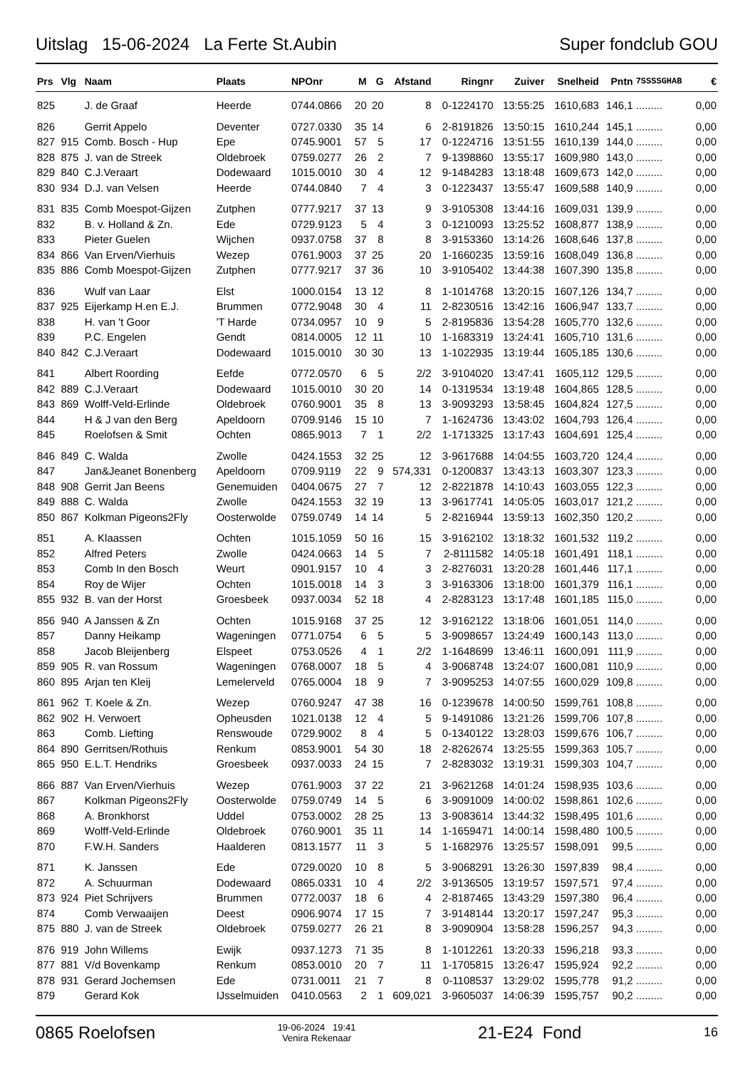Uitslag 15-06-2024 La Ferte St.Aubin Super fondclub GOU
| Prs | Vlg | Naam | Plaats | NPOnr | M | G | Afstand | Ringnr | Zuiver | Snelheid | Pntn | 7SSSSGHAB | € |
| --- | --- | --- | --- | --- | --- | --- | --- | --- | --- | --- | --- | --- | --- |
| 825 | | J. de Graaf | Heerde | 0744.0866 | 20 | 20 | 8 | 0-1224170 | 13:55:25 | 1610,683 | 146,1 | ......... | 0,00 |
| 826 | | Gerrit Appelo | Deventer | 0727.0330 | 35 | 14 | 6 | 2-8191826 | 13:50:15 | 1610,244 | 145,1 | ......... | 0,00 |
| 827 | 915 | Comb. Bosch - Hup | Epe | 0745.9001 | 57 | 5 | 17 | 0-1224716 | 13:51:55 | 1610,139 | 144,0 | ......... | 0,00 |
| 828 | 875 | J. van de Streek | Oldebroek | 0759.0277 | 26 | 2 | 7 | 9-1398860 | 13:55:17 | 1609,980 | 143,0 | ......... | 0,00 |
| 829 | 840 | C.J.Veraart | Dodewaard | 1015.0010 | 30 | 4 | 12 | 9-1484283 | 13:18:48 | 1609,673 | 142,0 | ......... | 0,00 |
| 830 | 934 | D.J. van Velsen | Heerde | 0744.0840 | 7 | 4 | 3 | 0-1223437 | 13:55:47 | 1609,588 | 140,9 | ......... | 0,00 |
| 831 | 835 | Comb Moespot-Gijzen | Zutphen | 0777.9217 | 37 | 13 | 9 | 3-9105308 | 13:44:16 | 1609,031 | 139,9 | ......... | 0,00 |
| 832 | | B. v. Holland & Zn. | Ede | 0729.9123 | 5 | 4 | 3 | 0-1210093 | 13:25:52 | 1608,877 | 138,9 | ......... | 0,00 |
| 833 | | Pieter Guelen | Wijchen | 0937.0758 | 37 | 8 | 8 | 3-9153360 | 13:14:26 | 1608,646 | 137,8 | ......... | 0,00 |
| 834 | 866 | Van Erven/Vierhuis | Wezep | 0761.9003 | 37 | 25 | 20 | 1-1660235 | 13:59:16 | 1608,049 | 136,8 | ......... | 0,00 |
| 835 | 886 | Comb Moespot-Gijzen | Zutphen | 0777.9217 | 37 | 36 | 10 | 3-9105402 | 13:44:38 | 1607,390 | 135,8 | ......... | 0,00 |
| 836 | | Wulf van Laar | Elst | 1000.0154 | 13 | 12 | 8 | 1-1014768 | 13:20:15 | 1607,126 | 134,7 | ......... | 0,00 |
| 837 | 925 | Eijerkamp H.en E.J. | Brummen | 0772.9048 | 30 | 4 | 11 | 2-8230516 | 13:42:16 | 1606,947 | 133,7 | ......... | 0,00 |
| 838 | | H. van 't Goor | 'T Harde | 0734.0957 | 10 | 9 | 5 | 2-8195836 | 13:54:28 | 1605,770 | 132,6 | ......... | 0,00 |
| 839 | | P.C. Engelen | Gendt | 0814.0005 | 12 | 11 | 10 | 1-1683319 | 13:24:41 | 1605,710 | 131,6 | ......... | 0,00 |
| 840 | 842 | C.J.Veraart | Dodewaard | 1015.0010 | 30 | 30 | 13 | 1-1022935 | 13:19:44 | 1605,185 | 130,6 | ......... | 0,00 |
| 841 | | Albert Roording | Eefde | 0772.0570 | 6 | 5 | 2/2 | 3-9104020 | 13:47:41 | 1605,112 | 129,5 | ......... | 0,00 |
| 842 | 889 | C.J.Veraart | Dodewaard | 1015.0010 | 30 | 20 | 14 | 0-1319534 | 13:19:48 | 1604,865 | 128,5 | ......... | 0,00 |
| 843 | 869 | Wolff-Veld-Erlinde | Oldebroek | 0760.9001 | 35 | 8 | 13 | 3-9093293 | 13:58:45 | 1604,824 | 127,5 | ......... | 0,00 |
| 844 | | H & J van den Berg | Apeldoorn | 0709.9146 | 15 | 10 | 7 | 1-1624736 | 13:43:02 | 1604,793 | 126,4 | ......... | 0,00 |
| 845 | | Roelofsen & Smit | Ochten | 0865.9013 | 7 | 1 | 2/2 | 1-1713325 | 13:17:43 | 1604,691 | 125,4 | ......... | 0,00 |
| 846 | 849 | C. Walda | Zwolle | 0424.1553 | 32 | 25 | 12 | 3-9617688 | 14:04:55 | 1603,720 | 124,4 | ......... | 0,00 |
| 847 | | Jan&Jeanet Bonenberg | Apeldoorn | 0709.9119 | 22 | 9 | 574,331 | 0-1200837 | 13:43:13 | 1603,307 | 123,3 | ......... | 0,00 |
| 848 | 908 | Gerrit Jan Beens | Genemuiden | 0404.0675 | 27 | 7 | 12 | 2-8221878 | 14:10:43 | 1603,055 | 122,3 | ......... | 0,00 |
| 849 | 888 | C. Walda | Zwolle | 0424.1553 | 32 | 19 | 13 | 3-9617741 | 14:05:05 | 1603,017 | 121,2 | ......... | 0,00 |
| 850 | 867 | Kolkman Pigeons2Fly | Oosterwolde | 0759.0749 | 14 | 14 | 5 | 2-8216944 | 13:59:13 | 1602,350 | 120,2 | ......... | 0,00 |
| 851 | | A. Klaassen | Ochten | 1015.1059 | 50 | 16 | 15 | 3-9162102 | 13:18:32 | 1601,532 | 119,2 | ......... | 0,00 |
| 852 | | Alfred Peters | Zwolle | 0424.0663 | 14 | 5 | 7 | 2-8111582 | 14:05:18 | 1601,491 | 118,1 | ......... | 0,00 |
| 853 | | Comb In den Bosch | Weurt | 0901.9157 | 10 | 4 | 3 | 2-8276031 | 13:20:28 | 1601,446 | 117,1 | ......... | 0,00 |
| 854 | | Roy de Wijer | Ochten | 1015.0018 | 14 | 3 | 3 | 3-9163306 | 13:18:00 | 1601,379 | 116,1 | ......... | 0,00 |
| 855 | 932 | B. van der Horst | Groesbeek | 0937.0034 | 52 | 18 | 4 | 2-8283123 | 13:17:48 | 1601,185 | 115,0 | ......... | 0,00 |
| 856 | 940 | A Janssen & Zn | Ochten | 1015.9168 | 37 | 25 | 12 | 3-9162122 | 13:18:06 | 1601,051 | 114,0 | ......... | 0,00 |
| 857 | | Danny Heikamp | Wageningen | 0771.0754 | 6 | 5 | 5 | 3-9098657 | 13:24:49 | 1600,143 | 113,0 | ......... | 0,00 |
| 858 | | Jacob Bleijenberg | Elspeet | 0753.0526 | 4 | 1 | 2/2 | 1-1648699 | 13:46:11 | 1600,091 | 111,9 | ......... | 0,00 |
| 859 | 905 | R. van Rossum | Wageningen | 0768.0007 | 18 | 5 | 4 | 3-9068748 | 13:24:07 | 1600,081 | 110,9 | ......... | 0,00 |
| 860 | 895 | Arjan ten Kleij | Lemelerveld | 0765.0004 | 18 | 9 | 7 | 3-9095253 | 14:07:55 | 1600,029 | 109,8 | ......... | 0,00 |
| 861 | 962 | T. Koele & Zn. | Wezep | 0760.9247 | 47 | 38 | 16 | 0-1239678 | 14:00:50 | 1599,761 | 108,8 | ......... | 0,00 |
| 862 | 902 | H. Verwoert | Opheusden | 1021.0138 | 12 | 4 | 5 | 9-1491086 | 13:21:26 | 1599,706 | 107,8 | ......... | 0,00 |
| 863 | | Comb. Liefting | Renswoude | 0729.9002 | 8 | 4 | 5 | 0-1340122 | 13:28:03 | 1599,676 | 106,7 | ......... | 0,00 |
| 864 | 890 | Gerritsen/Rothuis | Renkum | 0853.9001 | 54 | 30 | 18 | 2-8262674 | 13:25:55 | 1599,363 | 105,7 | ......... | 0,00 |
| 865 | 950 | E.L.T. Hendriks | Groesbeek | 0937.0033 | 24 | 15 | 7 | 2-8283032 | 13:19:31 | 1599,303 | 104,7 | ......... | 0,00 |
| 866 | 887 | Van Erven/Vierhuis | Wezep | 0761.9003 | 37 | 22 | 21 | 3-9621268 | 14:01:24 | 1598,935 | 103,6 | ......... | 0,00 |
| 867 | | Kolkman Pigeons2Fly | Oosterwolde | 0759.0749 | 14 | 5 | 6 | 3-9091009 | 14:00:02 | 1598,861 | 102,6 | ......... | 0,00 |
| 868 | | A. Bronkhorst | Uddel | 0753.0002 | 28 | 25 | 13 | 3-9083614 | 13:44:32 | 1598,495 | 101,6 | ......... | 0,00 |
| 869 | | Wolff-Veld-Erlinde | Oldebroek | 0760.9001 | 35 | 11 | 14 | 1-1659471 | 14:00:14 | 1598,480 | 100,5 | ......... | 0,00 |
| 870 | | F.W.H. Sanders | Haalderen | 0813.1577 | 11 | 3 | 5 | 1-1682976 | 13:25:57 | 1598,091 | 99,5 | ......... | 0,00 |
| 871 | | K. Janssen | Ede | 0729.0020 | 10 | 8 | 5 | 3-9068291 | 13:26:30 | 1597,839 | 98,4 | ......... | 0,00 |
| 872 | | A. Schuurman | Dodewaard | 0865.0331 | 10 | 4 | 2/2 | 3-9136505 | 13:19:57 | 1597,571 | 97,4 | ......... | 0,00 |
| 873 | 924 | Piet Schrijvers | Brummen | 0772.0037 | 18 | 6 | 4 | 2-8187465 | 13:43:29 | 1597,380 | 96,4 | ......... | 0,00 |
| 874 | | Comb Verwaaijen | Deest | 0906.9074 | 17 | 15 | 7 | 3-9148144 | 13:20:17 | 1597,247 | 95,3 | ......... | 0,00 |
| 875 | 880 | J. van de Streek | Oldebroek | 0759.0277 | 26 | 21 | 8 | 3-9090904 | 13:58:28 | 1596,257 | 94,3 | ......... | 0,00 |
| 876 | 919 | John Willems | Ewijk | 0937.1273 | 71 | 35 | 8 | 1-1012261 | 13:20:33 | 1596,218 | 93,3 | ......... | 0,00 |
| 877 | 881 | V/d Bovenkamp | Renkum | 0853.0010 | 20 | 7 | 11 | 1-1705815 | 13:26:47 | 1595,924 | 92,2 | ......... | 0,00 |
| 878 | 931 | Gerard Jochemsen | Ede | 0731.0011 | 21 | 7 | 8 | 0-1108537 | 13:29:02 | 1595,778 | 91,2 | ......... | 0,00 |
| 879 | | Gerard Kok | IJsselmuiden | 0410.0563 | 2 | 1 | 609,021 | 3-9605037 | 14:06:39 | 1595,757 | 90,2 | ......... | 0,00 |
0865 Roelofsen 19-06-2024 19:41
Venira Rekenaar 21-E24 Fond 16